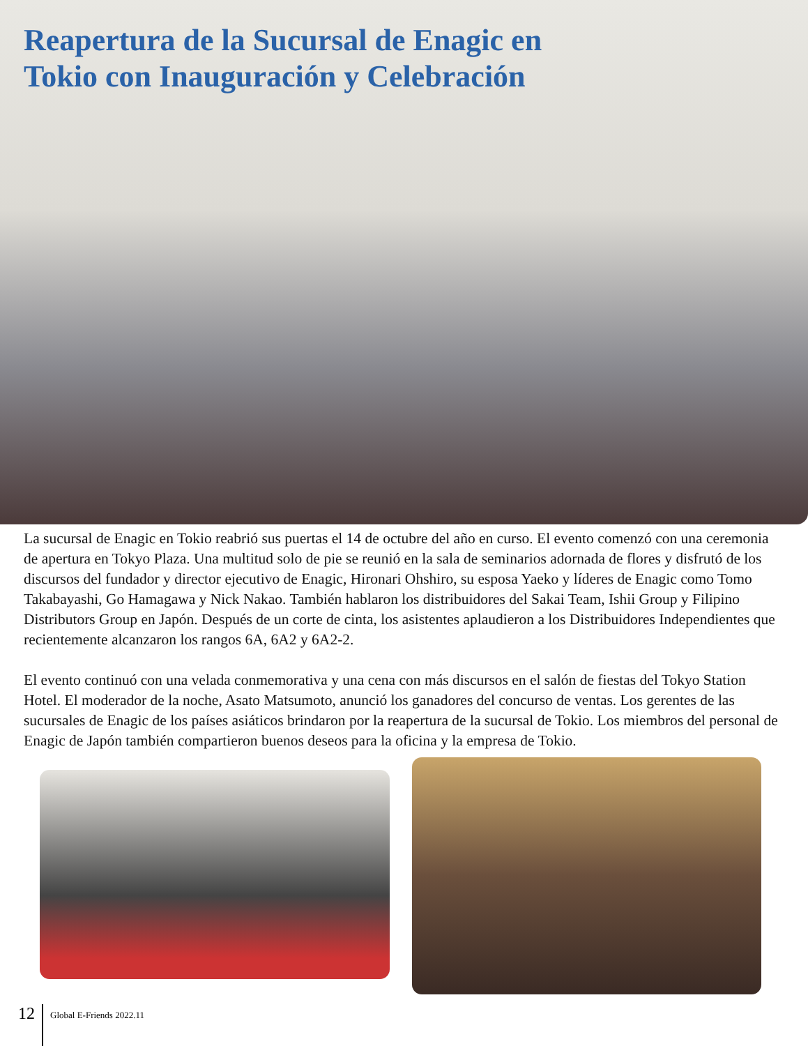Reapertura de la Sucursal de Enagic en Tokio con Inauguración y Celebración
La sucursal de Enagic en Tokio reabrió sus puertas el 14 de octubre del año en curso. El evento comenzó con una ceremonia de apertura en Tokyo Plaza. Una multitud solo de pie se reunió en la sala de seminarios adornada de flores y disfrutó de los discursos del fundador y director ejecutivo de Enagic, Hironari Ohshiro, su esposa Yaeko y líderes de Enagic como Tomo Takabayashi, Go Hamagawa y Nick Nakao. También hablaron los distribuidores del Sakai Team, Ishii Group y Filipino Distributors Group en Japón. Después de un corte de cinta, los asistentes aplaudieron a los Distribuidores Independientes que recientemente alcanzaron los rangos 6A, 6A2 y 6A2-2.
El evento continuó con una velada conmemorativa y una cena con más discursos en el salón de fiestas del Tokyo Station Hotel. El moderador de la noche, Asato Matsumoto, anunció los ganadores del concurso de ventas. Los gerentes de las sucursales de Enagic de los países asiáticos brindaron por la reapertura de la sucursal de Tokio. Los miembros del personal de Enagic de Japón también compartieron buenos deseos para la oficina y la empresa de Tokio.
12 Global E-Friends 2022.11